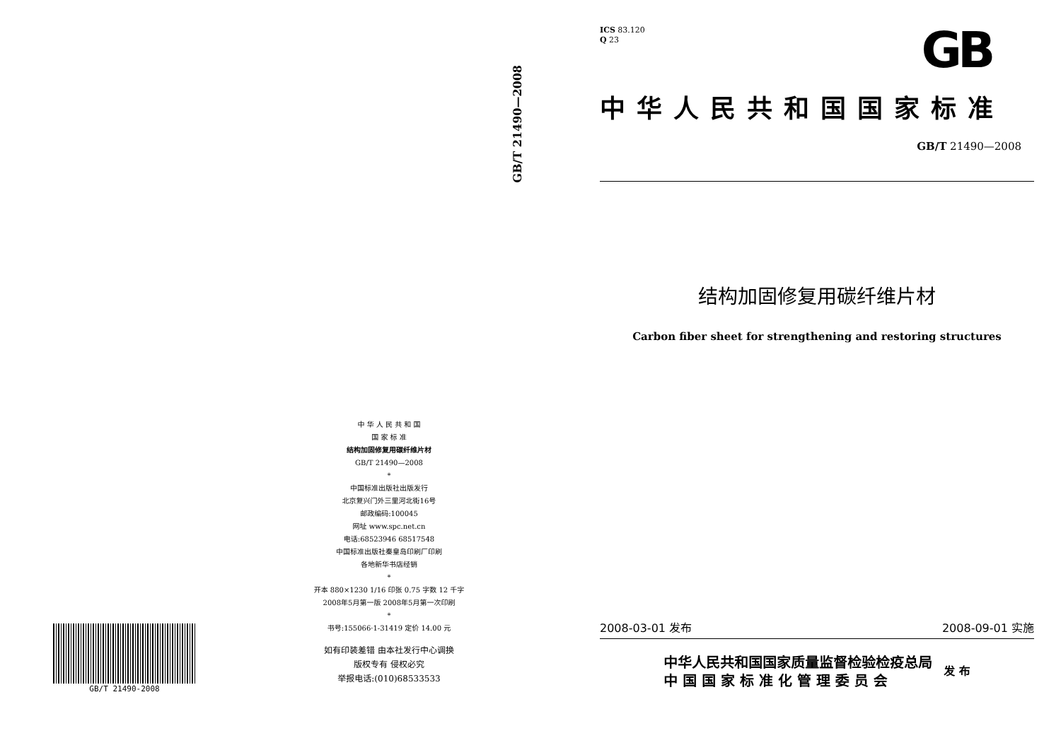GB/T 21490—2008
中 华 人 民 共 和 国
国 家 标 准
结构加固修复用碳纤维片材
GB/T 21490—2008
*
中国标准出版社出版发行
北京复兴门外三里河北街16号
邮政编码:100045
网址 www.spc.net.cn
电话:68523946 68517548
中国标准出版社秦皇岛印刷厂印刷
各地新华书店经销
*
开本 880×1230 1/16 印张 0.75 字数 12 千字
2008年5月第一版 2008年5月第一次印刷
*
书号:155066·1-31419 定价 14.00 元
如有印装差错 由本社发行中心调换
版权专有 侵权必究
举报电话:(010)68533533
GB/T 21490-2008
GB
ICS 83.120
Q 23
中华人民共和国国家标准
GB/T 21490—2008
结构加固修复用碳纤维片材
Carbon fiber sheet for strengthening and restoring structures
2008-03-01 发布 2008-09-01 实施
中华人民共和国国家质量监督检验检疫总局
中 国 国 家 标 准 化 管 理 委 员 会
发 布